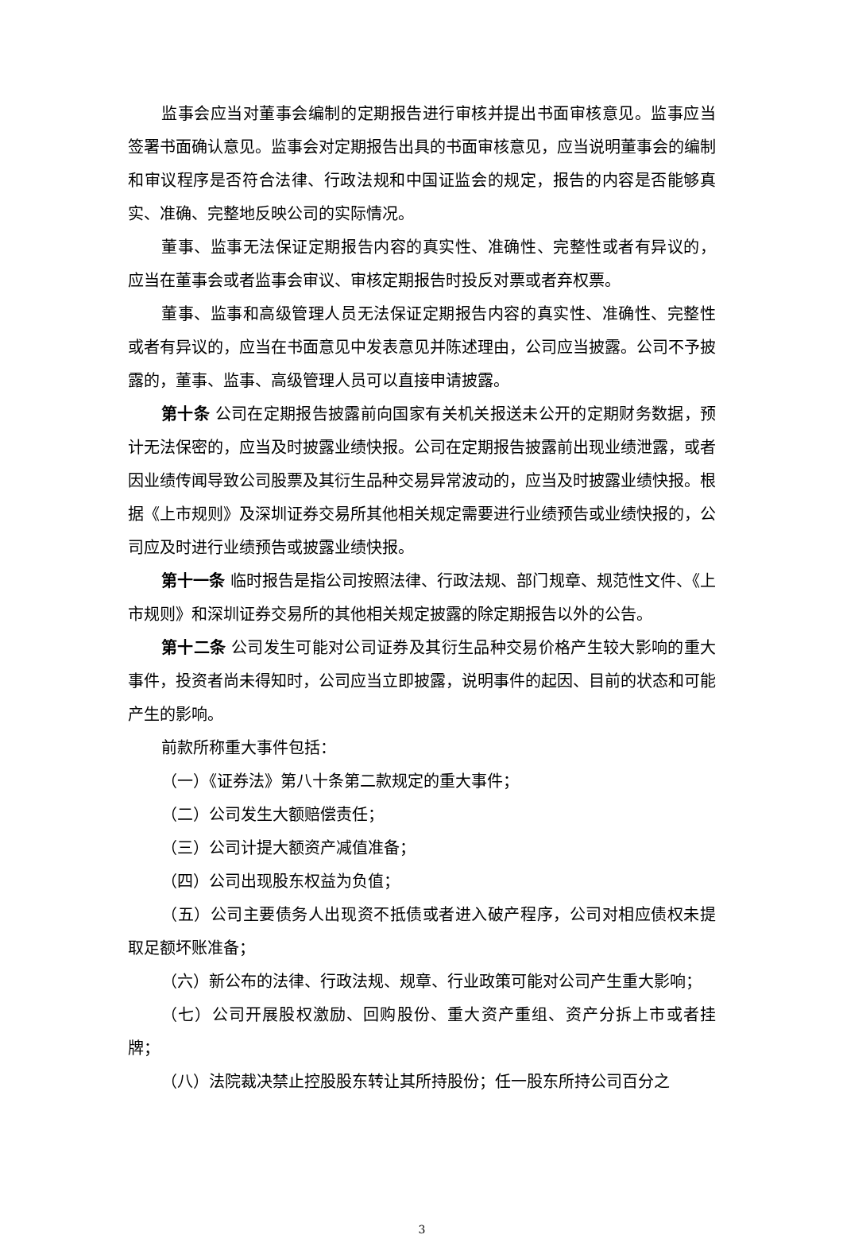监事会应当对董事会编制的定期报告进行审核并提出书面审核意见。监事应当签署书面确认意见。监事会对定期报告出具的书面审核意见，应当说明董事会的编制和审议程序是否符合法律、行政法规和中国证监会的规定，报告的内容是否能够真实、准确、完整地反映公司的实际情况。
董事、监事无法保证定期报告内容的真实性、准确性、完整性或者有异议的，应当在董事会或者监事会审议、审核定期报告时投反对票或者弃权票。
董事、监事和高级管理人员无法保证定期报告内容的真实性、准确性、完整性或者有异议的，应当在书面意见中发表意见并陈述理由，公司应当披露。公司不予披露的，董事、监事、高级管理人员可以直接申请披露。
第十条 公司在定期报告披露前向国家有关机关报送未公开的定期财务数据，预计无法保密的，应当及时披露业绩快报。公司在定期报告披露前出现业绩泄露，或者因业绩传闻导致公司股票及其衍生品种交易异常波动的，应当及时披露业绩快报。根据《上市规则》及深圳证券交易所其他相关规定需要进行业绩预告或业绩快报的，公司应及时进行业绩预告或披露业绩快报。
第十一条 临时报告是指公司按照法律、行政法规、部门规章、规范性文件、《上市规则》和深圳证券交易所的其他相关规定披露的除定期报告以外的公告。
第十二条 公司发生可能对公司证券及其衍生品种交易价格产生较大影响的重大事件，投资者尚未得知时，公司应当立即披露，说明事件的起因、目前的状态和可能产生的影响。
前款所称重大事件包括：
（一）《证券法》第八十条第二款规定的重大事件；
（二）公司发生大额赔偿责任；
（三）公司计提大额资产减值准备；
（四）公司出现股东权益为负值；
（五）公司主要债务人出现资不抵债或者进入破产程序，公司对相应债权未提取足额坏账准备；
（六）新公布的法律、行政法规、规章、行业政策可能对公司产生重大影响；
（七）公司开展股权激励、回购股份、重大资产重组、资产分拆上市或者挂牌；
（八）法院裁决禁止控股股东转让其所持股份；任一股东所持公司百分之
3